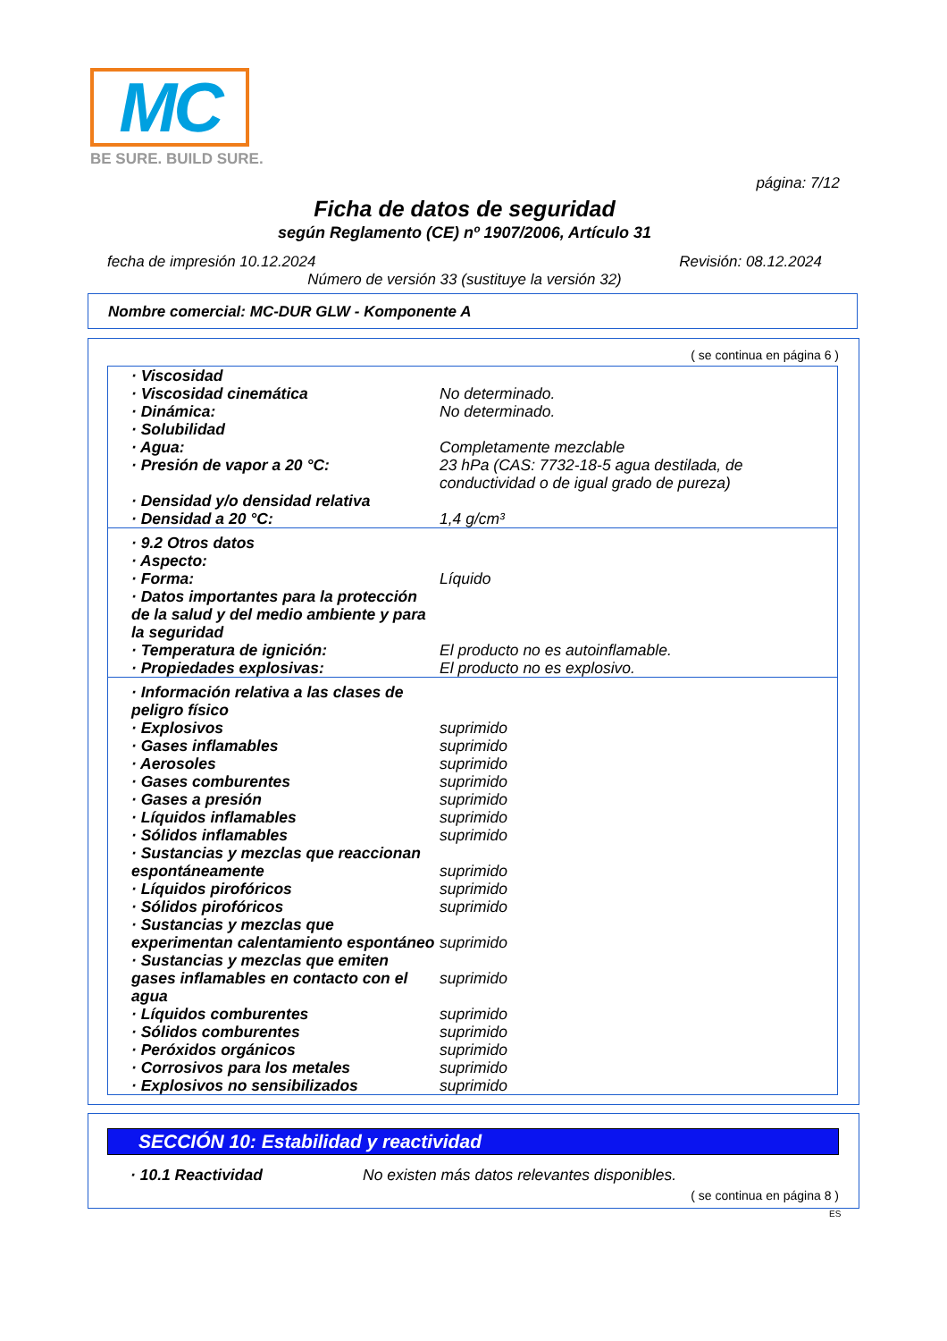MC
BE SURE. BUILD SURE.
página: 7/12
Ficha de datos de seguridad
según Reglamento (CE) nº 1907/2006, Artículo 31
fecha de impresión 10.12.2024 Revisión: 08.12.2024
Número de versión 33 (sustituye la versión 32)
Nombre comercial: MC-DUR GLW - Komponente A
( se continua en página 6 )
| · Viscosidad | |
| · Viscosidad cinemática | No determinado. |
| · Dinámica: | No determinado. |
| · Solubilidad | |
| · Agua: | Completamente mezclable |
| · Presión de vapor a 20 °C: | 23 hPa (CAS: 7732-18-5 agua destilada, de conductividad o de igual grado de pureza) |
| · Densidad y/o densidad relativa | |
| · Densidad a 20 °C: | 1,4 g/cm³ |
| · 9.2 Otros datos | |
| · Aspecto: | |
| · Forma: | Líquido |
| · Datos importantes para la protección de la salud y del medio ambiente y para la seguridad | |
| · Temperatura de ignición: | El producto no es autoinflamable. |
| · Propiedades explosivas: | El producto no es explosivo. |
| · Información relativa a las clases de peligro físico | |
| · Explosivos | suprimido |
| · Gases inflamables | suprimido |
| · Aerosoles | suprimido |
| · Gases comburentes | suprimido |
| · Gases a presión | suprimido |
| · Líquidos inflamables | suprimido |
| · Sólidos inflamables | suprimido |
| · Sustancias y mezclas que reaccionan espontáneamente | suprimido |
| · Líquidos pirofóricos | suprimido |
| · Sólidos pirofóricos | suprimido |
| · Sustancias y mezclas que experimentan calentamiento espontáneo | suprimido |
| · Sustancias y mezclas que emiten gases inflamables en contacto con el agua | suprimido |
| · Líquidos comburentes | suprimido |
| · Sólidos comburentes | suprimido |
| · Peróxidos orgánicos | suprimido |
| · Corrosivos para los metales | suprimido |
| · Explosivos no sensibilizados | suprimido |
SECCIÓN 10: Estabilidad y reactividad
· 10.1 Reactividad No existen más datos relevantes disponibles.
( se continua en página 8 )
ES